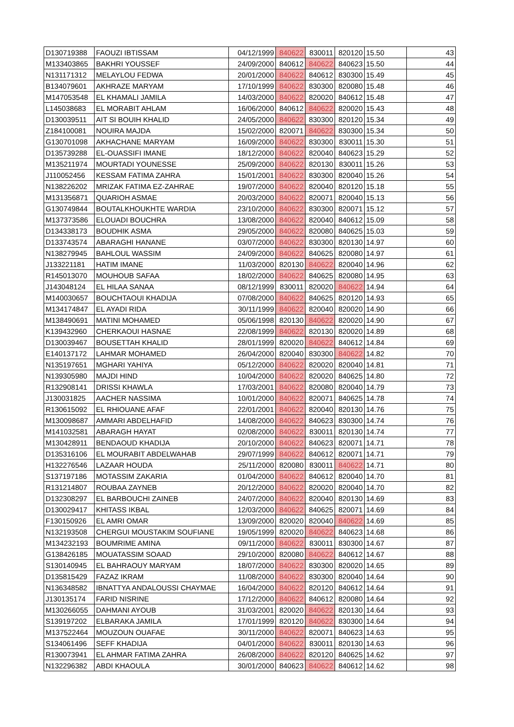| D130719388 | FAOUZI IBTISSAM | 04/12/1999 | 840622 | 830011 | 820120 | 15.50 | 43 |
| M133403865 | BAKHRI YOUSSEF | 24/09/2000 | 840612 | 840622 | 840623 | 15.50 | 44 |
| N131171312 | MELAYLOU FEDWA | 20/01/2000 | 840622 | 840612 | 830300 | 15.49 | 45 |
| B134079601 | AKHRAZE MARYAM | 17/10/1999 | 840622 | 830300 | 820080 | 15.48 | 46 |
| M147053548 | EL KHAMALI JAMILA | 14/03/2000 | 840622 | 820020 | 840612 | 15.48 | 47 |
| L145038683 | EL MORABIT AHLAM | 16/06/2000 | 840612 | 840622 | 820020 | 15.43 | 48 |
| D130039511 | AIT SI BOUIH KHALID | 24/05/2000 | 840622 | 830300 | 820120 | 15.34 | 49 |
| Z184100081 | NOUIRA MAJDA | 15/02/2000 | 820071 | 840622 | 830300 | 15.34 | 50 |
| G130701098 | AKHACHANE MARYAM | 16/09/2000 | 840622 | 830300 | 830011 | 15.30 | 51 |
| D135739288 | EL-OUASSIFI IMANE | 18/12/2000 | 840622 | 820040 | 840623 | 15.29 | 52 |
| M135211974 | MOURTADI YOUNESSE | 25/09/2000 | 840622 | 820130 | 830011 | 15.26 | 53 |
| J110052456 | KESSAM FATIMA ZAHRA | 15/01/2001 | 840622 | 830300 | 820040 | 15.26 | 54 |
| N138226202 | MRIZAK FATIMA EZ-ZAHRAE | 19/07/2000 | 840622 | 820040 | 820120 | 15.18 | 55 |
| M131356871 | QUARIOH ASMAE | 20/03/2000 | 840622 | 820071 | 820040 | 15.13 | 56 |
| G130749844 | BOUTALKHOUKHTE WARDIA | 23/10/2000 | 840622 | 830300 | 820071 | 15.12 | 57 |
| M137373586 | ELOUADI BOUCHRA | 13/08/2000 | 840622 | 820040 | 840612 | 15.09 | 58 |
| D134338173 | BOUDHIK ASMA | 29/05/2000 | 840622 | 820080 | 840625 | 15.03 | 59 |
| D133743574 | ABARAGHI HANANE | 03/07/2000 | 840622 | 830300 | 820130 | 14.97 | 60 |
| N138279945 | BAHLOUL WASSIM | 24/09/2000 | 840622 | 840625 | 820080 | 14.97 | 61 |
| J133221181 | HATIM IMANE | 11/03/2000 | 820130 | 840622 | 820040 | 14.96 | 62 |
| R145013070 | MOUHOUB SAFAA | 18/02/2000 | 840622 | 840625 | 820080 | 14.95 | 63 |
| J143048124 | EL HILAA SANAA | 08/12/1999 | 830011 | 820020 | 840622 | 14.94 | 64 |
| M140030657 | BOUCHTAOUI KHADIJA | 07/08/2000 | 840622 | 840625 | 820120 | 14.93 | 65 |
| M134174847 | EL AYADI RIDA | 30/11/1999 | 840622 | 820040 | 820020 | 14.90 | 66 |
| M138490691 | MATINI MOHAMED | 05/06/1998 | 820130 | 840622 | 820020 | 14.90 | 67 |
| K139432960 | CHERKAOUI HASNAE | 22/08/1999 | 840622 | 820130 | 820020 | 14.89 | 68 |
| D130039467 | BOUSETTAH KHALID | 28/01/1999 | 820020 | 840622 | 840612 | 14.84 | 69 |
| E140137172 | LAHMAR MOHAMED | 26/04/2000 | 820040 | 830300 | 840622 | 14.82 | 70 |
| N135197651 | MGHARI YAHIYA | 05/12/2000 | 840622 | 820020 | 820040 | 14.81 | 71 |
| N139305980 | MAJDI HIND | 10/04/2000 | 840622 | 820020 | 840625 | 14.80 | 72 |
| R132908141 | DRISSI KHAWLA | 17/03/2001 | 840622 | 820080 | 820040 | 14.79 | 73 |
| J130031825 | AACHER NASSIMA | 10/01/2000 | 840622 | 820071 | 840625 | 14.78 | 74 |
| R130615092 | EL RHIOUANE AFAF | 22/01/2001 | 840622 | 820040 | 820130 | 14.76 | 75 |
| M130098687 | AMMARI ABDELHAFID | 14/08/2000 | 840622 | 840623 | 830300 | 14.74 | 76 |
| M141032581 | ABARAGH HAYAT | 02/08/2000 | 840622 | 830011 | 820130 | 14.74 | 77 |
| M130428911 | BENDAOUD KHADIJA | 20/10/2000 | 840622 | 840623 | 820071 | 14.71 | 78 |
| D135316106 | EL MOURABIT ABDELWAHAB | 29/07/1999 | 840622 | 840612 | 820071 | 14.71 | 79 |
| H132276546 | LAZAAR HOUDA | 25/11/2000 | 820080 | 830011 | 840622 | 14.71 | 80 |
| S137197186 | MOTASSIM ZAKARIA | 01/04/2000 | 840622 | 840612 | 820040 | 14.70 | 81 |
| R131214807 | ROUBAA ZAYNEB | 20/12/2000 | 840622 | 820020 | 820040 | 14.70 | 82 |
| D132308297 | EL BARBOUCHI ZAINEB | 24/07/2000 | 840622 | 820040 | 820130 | 14.69 | 83 |
| D130029417 | KHITASS IKBAL | 12/03/2000 | 840622 | 840625 | 820071 | 14.69 | 84 |
| F130150926 | EL AMRI OMAR | 13/09/2000 | 820020 | 820040 | 840622 | 14.69 | 85 |
| N132193508 | CHERGUI MOUSTAKIM SOUFIANE | 19/05/1999 | 820020 | 840622 | 840623 | 14.68 | 86 |
| M134232193 | BOUMRIME AMINA | 09/11/2000 | 840622 | 830011 | 830300 | 14.67 | 87 |
| G138426185 | MOUATASSIM SOAAD | 29/10/2000 | 820080 | 840622 | 840612 | 14.67 | 88 |
| S130140945 | EL BAHRAOUY MARYAM | 18/07/2000 | 840622 | 830300 | 820020 | 14.65 | 89 |
| D135815429 | FAZAZ IKRAM | 11/08/2000 | 840622 | 830300 | 820040 | 14.64 | 90 |
| N136348582 | IBNATTYA ANDALOUSSI CHAYMAE | 16/04/2000 | 840622 | 820120 | 840612 | 14.64 | 91 |
| J130135174 | FARID NISRINE | 17/12/2000 | 840622 | 840612 | 820080 | 14.64 | 92 |
| M130266055 | DAHMANI AYOUB | 31/03/2001 | 820020 | 840622 | 820130 | 14.64 | 93 |
| S139197202 | ELBARAKA JAMILA | 17/01/1999 | 820120 | 840622 | 830300 | 14.64 | 94 |
| M137522464 | MOUZOUN OUAFAE | 30/11/2000 | 840622 | 820071 | 840623 | 14.63 | 95 |
| S134061496 | SEFF KHADIJA | 04/01/2000 | 840622 | 830011 | 820130 | 14.63 | 96 |
| R130073941 | EL AHMAR FATIMA ZAHRA | 26/08/2000 | 840622 | 820120 | 840625 | 14.62 | 97 |
| N132296382 | ABDI KHAOULA | 30/01/2000 | 840623 | 840622 | 840612 | 14.62 | 98 |